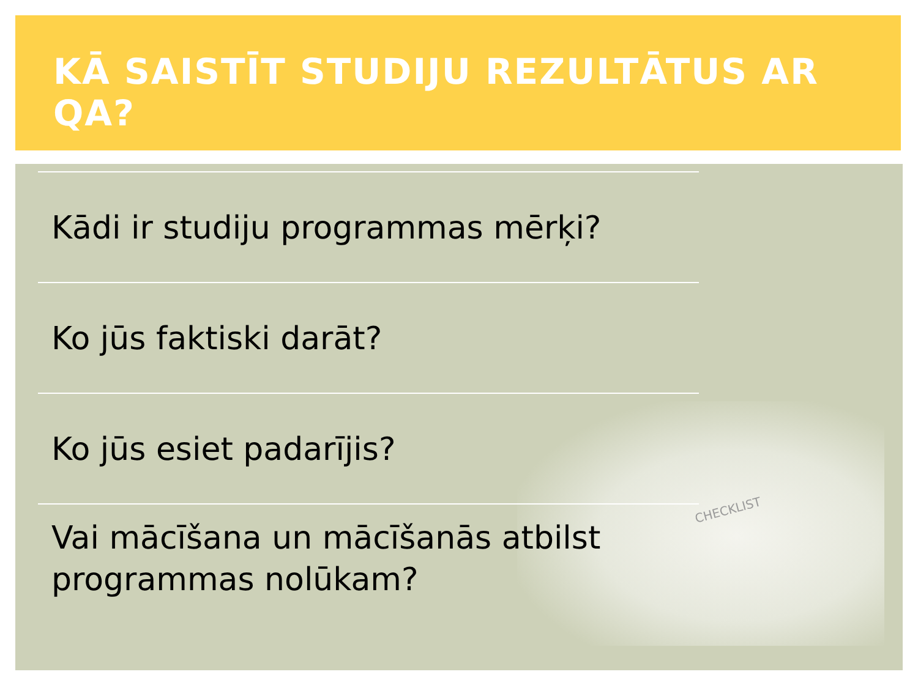KĀ SAISTĪT STUDIJU REZULTĀTUS AR QA?
CHECKLIST
Kādi ir studiju programmas mērķi?
Ko jūs faktiski darāt?
Ko jūs esiet padarījis?
Vai mācīšana un mācīšanās atbilst programmas nolūkam?